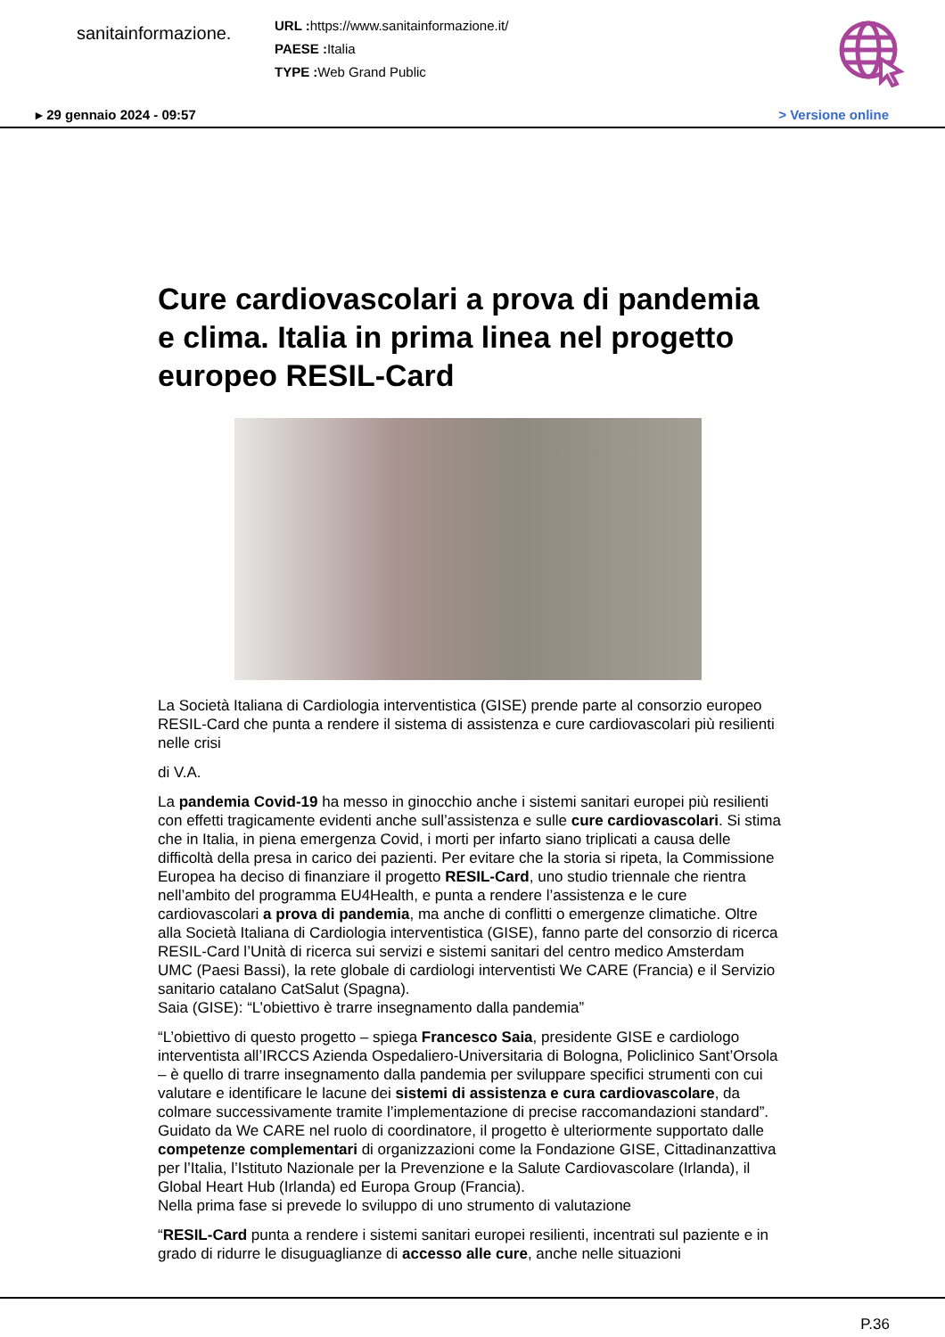sanitainformazione.
URL : https://www.sanitainformazione.it/
PAESE : Italia
TYPE : Web Grand Public
▸ 29 gennaio 2024 - 09:57 > Versione online
Cure cardiovascolari a prova di pandemia e clima. Italia in prima linea nel progetto europeo RESIL-Card
La Società Italiana di Cardiologia interventistica (GISE) prende parte al consorzio europeo RESIL-Card che punta a rendere il sistema di assistenza e cure cardiovascolari più resilienti nelle crisi
di V.A.
La pandemia Covid-19 ha messo in ginocchio anche i sistemi sanitari europei più resilienti con effetti tragicamente evidenti anche sull’assistenza e sulle cure cardiovascolari. Si stima che in Italia, in piena emergenza Covid, i morti per infarto siano triplicati a causa delle difficoltà della presa in carico dei pazienti. Per evitare che la storia si ripeta, la Commissione Europea ha deciso di finanziare il progetto RESIL-Card, uno studio triennale che rientra nell’ambito del programma EU4Health, e punta a rendere l’assistenza e le cure cardiovascolari a prova di pandemia, ma anche di conflitti o emergenze climatiche. Oltre alla Società Italiana di Cardiologia interventistica (GISE), fanno parte del consorzio di ricerca RESIL-Card l’Unità di ricerca sui servizi e sistemi sanitari del centro medico Amsterdam UMC (Paesi Bassi), la rete globale di cardiologi interventisti We CARE (Francia) e il Servizio sanitario catalano CatSalut (Spagna).
Saia (GISE): “L’obiettivo è trarre insegnamento dalla pandemia”
“L’obiettivo di questo progetto – spiega Francesco Saia, presidente GISE e cardiologo interventista all’IRCCS Azienda Ospedaliero-Universitaria di Bologna, Policlinico Sant’Orsola – è quello di trarre insegnamento dalla pandemia per sviluppare specifici strumenti con cui valutare e identificare le lacune dei sistemi di assistenza e cura cardiovascolare, da colmare successivamente tramite l’implementazione di precise raccomandazioni standard”. Guidato da We CARE nel ruolo di coordinatore, il progetto è ulteriormente supportato dalle competenze complementari di organizzazioni come la Fondazione GISE, Cittadinanzattiva per l’Italia, l’Istituto Nazionale per la Prevenzione e la Salute Cardiovascolare (Irlanda), il Global Heart Hub (Irlanda) ed Europa Group (Francia).
Nella prima fase si prevede lo sviluppo di uno strumento di valutazione
“RESIL-Card punta a rendere i sistemi sanitari europei resilienti, incentrati sul paziente e in grado di ridurre le disuguaglianze di accesso alle cure, anche nelle situazioni
P.36